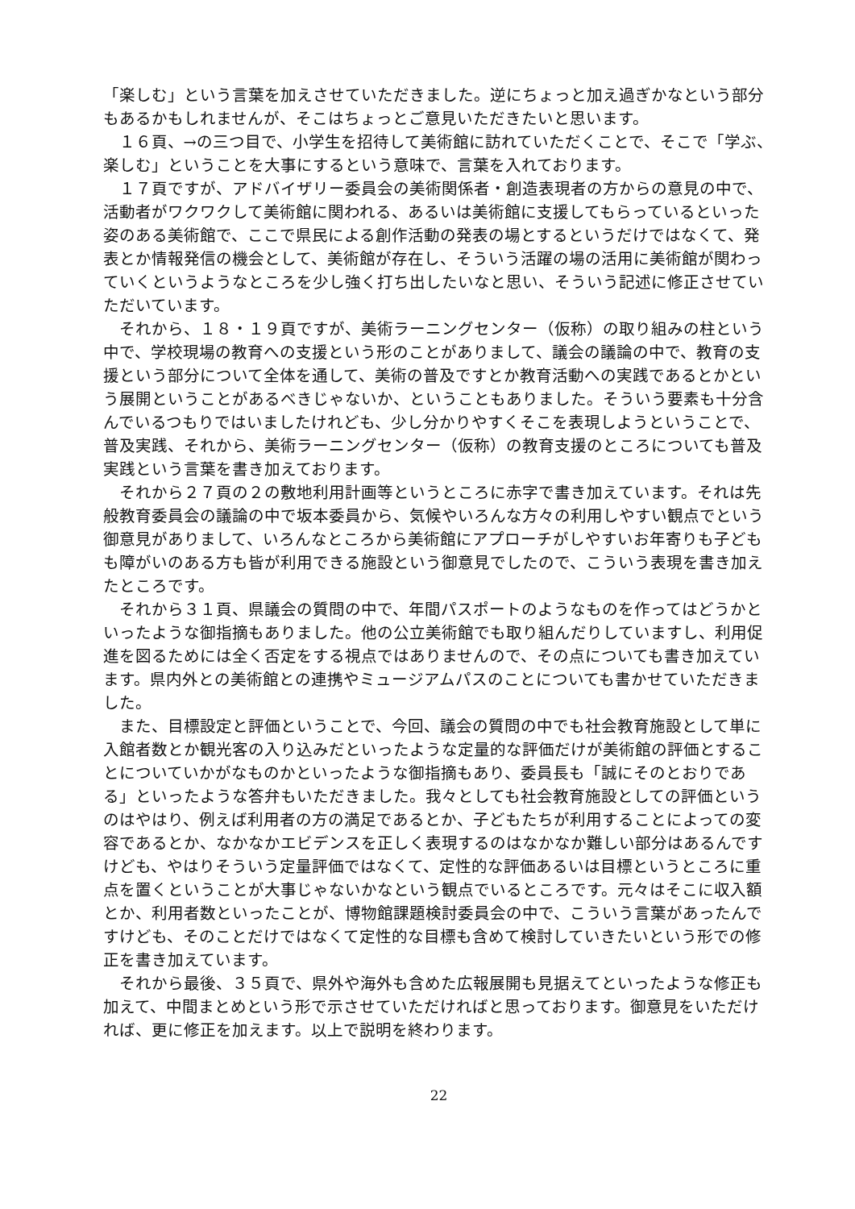「楽しむ」という言葉を加えさせていただきました。逆にちょっと加え過ぎかなという部分もあるかもしれませんが、そこはちょっとご意見いただきたいと思います。
１６頁、→の三つ目で、小学生を招待して美術館に訪れていただくことで、そこで「学ぶ、楽しむ」ということを大事にするという意味で、言葉を入れております。
１７頁ですが、アドバイザリー委員会の美術関係者・創造表現者の方からの意見の中で、活動者がワクワクして美術館に関われる、あるいは美術館に支援してもらっているといった姿のある美術館で、ここで県民による創作活動の発表の場とするというだけではなくて、発表とか情報発信の機会として、美術館が存在し、そういう活躍の場の活用に美術館が関わっていくというようなところを少し強く打ち出したいなと思い、そういう記述に修正させていただいています。
それから、１８・１９頁ですが、美術ラーニングセンター（仮称）の取り組みの柱という中で、学校現場の教育への支援という形のことがありまして、議会の議論の中で、教育の支援という部分について全体を通して、美術の普及ですとか教育活動への実践であるとかという展開ということがあるべきじゃないか、ということもありました。そういう要素も十分含んでいるつもりではいましたけれども、少し分かりやすくそこを表現しようということで、普及実践、それから、美術ラーニングセンター（仮称）の教育支援のところについても普及実践という言葉を書き加えております。
それから２７頁の２の敷地利用計画等というところに赤字で書き加えています。それは先般教育委員会の議論の中で坂本委員から、気候やいろんな方々の利用しやすい観点でという御意見がありまして、いろんなところから美術館にアプローチがしやすいお年寄りも子どもも障がいのある方も皆が利用できる施設という御意見でしたので、こういう表現を書き加えたところです。
それから３１頁、県議会の質問の中で、年間パスポートのようなものを作ってはどうかといったような御指摘もありました。他の公立美術館でも取り組んだりしていますし、利用促進を図るためには全く否定をする視点ではありませんので、その点についても書き加えています。県内外との美術館との連携やミュージアムパスのことについても書かせていただきました。
また、目標設定と評価ということで、今回、議会の質問の中でも社会教育施設として単に入館者数とか観光客の入り込みだといったような定量的な評価だけが美術館の評価とすることについていかがなものかといったような御指摘もあり、委員長も「誠にそのとおりである」といったような答弁もいただきました。我々としても社会教育施設としての評価というのはやはり、例えば利用者の方の満足であるとか、子どもたちが利用することによっての変容であるとか、なかなかエビデンスを正しく表現するのはなかなか難しい部分はあるんですけども、やはりそういう定量評価ではなくて、定性的な評価あるいは目標というところに重点を置くということが大事じゃないかなという観点でいるところです。元々はそこに収入額とか、利用者数といったことが、博物館課題検討委員会の中で、こういう言葉があったんですけども、そのことだけではなくて定性的な目標も含めて検討していきたいという形での修正を書き加えています。
それから最後、３５頁で、県外や海外も含めた広報展開も見据えてといったような修正も加えて、中間まとめという形で示させていただければと思っております。御意見をいただければ、更に修正を加えます。以上で説明を終わります。
22